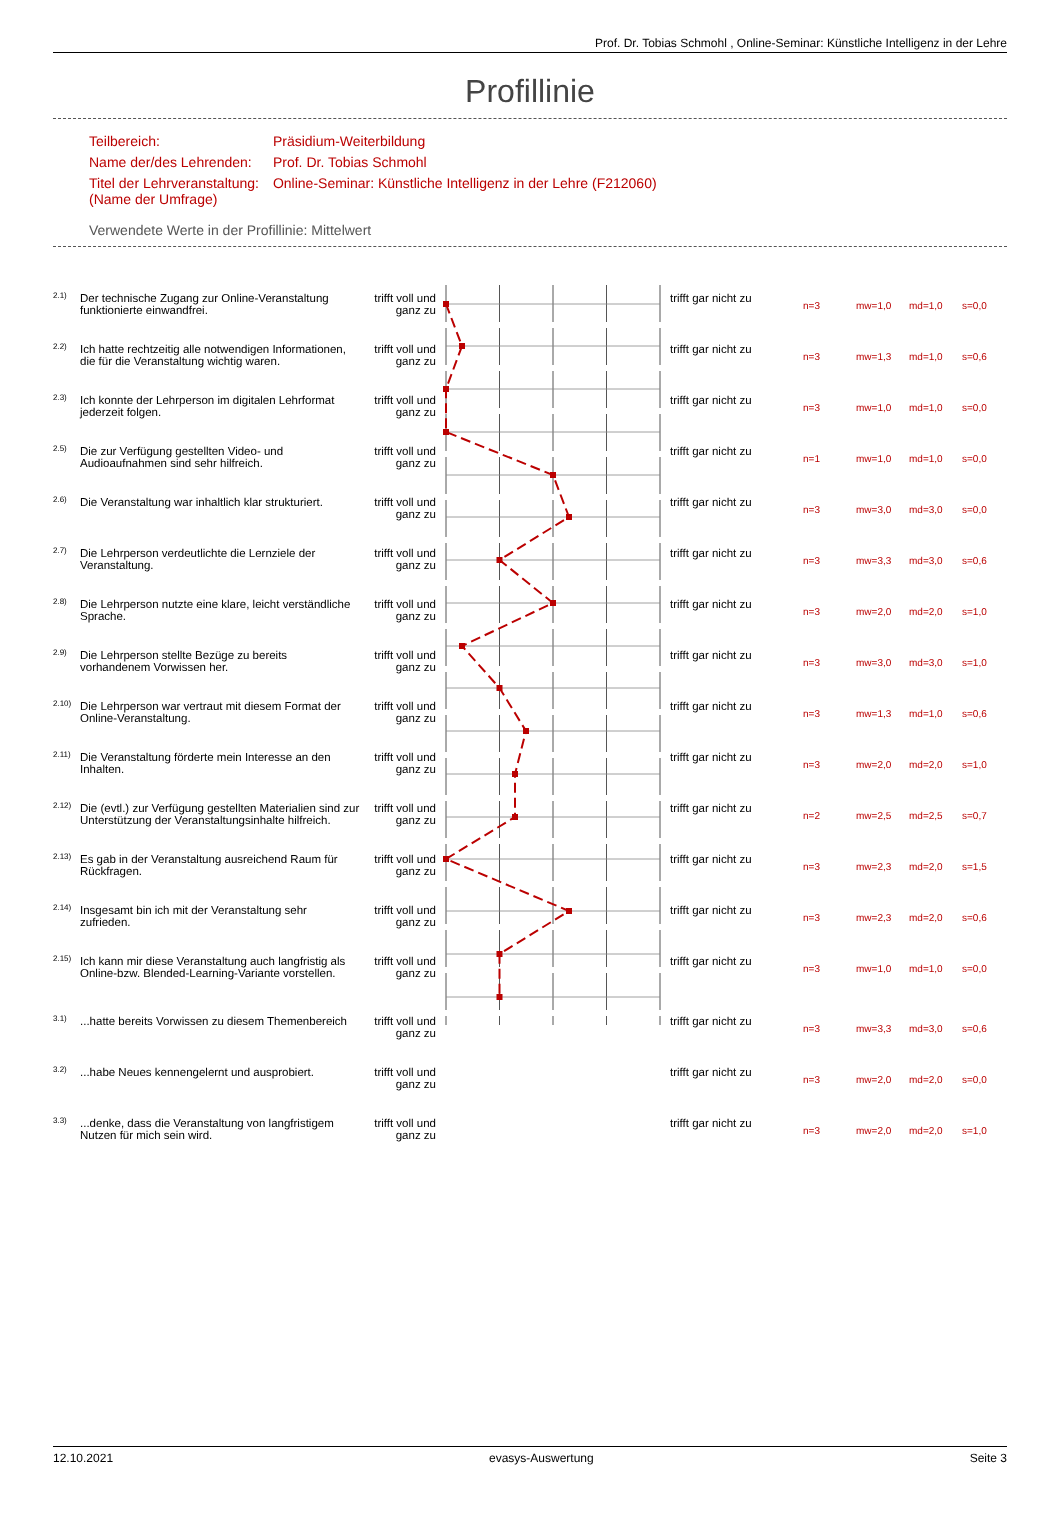Prof. Dr. Tobias Schmohl , Online-Seminar: Künstliche Intelligenz in der Lehre
Profillinie
| Teilbereich: | Präsidium-Weiterbildung |
| Name der/des Lehrenden: | Prof. Dr. Tobias Schmohl |
| Titel der Lehrveranstaltung: (Name der Umfrage) | Online-Seminar: Künstliche Intelligenz in der Lehre (F212060) |
Verwendete Werte in der Profillinie: Mittelwert
| 2.1) | Der technische Zugang zur Online-Veranstaltung funktionierte einwandfrei. | trifft voll und ganz zu | | trifft gar nicht zu | n=3 | mw=1,0 | md=1,0 | s=0,0 |
| 2.2) | Ich hatte rechtzeitig alle notwendigen Informationen, die für die Veranstaltung wichtig waren. | trifft voll und ganz zu | | trifft gar nicht zu | n=3 | mw=1,3 | md=1,0 | s=0,6 |
| 2.3) | Ich konnte der Lehrperson im digitalen Lehrformat jederzeit folgen. | trifft voll und ganz zu | | trifft gar nicht zu | n=3 | mw=1,0 | md=1,0 | s=0,0 |
| 2.5) | Die zur Verfügung gestellten Video- und Audioaufnahmen sind sehr hilfreich. | trifft voll und ganz zu | | trifft gar nicht zu | n=1 | mw=1,0 | md=1,0 | s=0,0 |
| 2.6) | Die Veranstaltung war inhaltlich klar strukturiert. | trifft voll und ganz zu | | trifft gar nicht zu | n=3 | mw=3,0 | md=3,0 | s=0,0 |
| 2.7) | Die Lehrperson verdeutlichte die Lernziele der Veranstaltung. | trifft voll und ganz zu | | trifft gar nicht zu | n=3 | mw=3,3 | md=3,0 | s=0,6 |
| 2.8) | Die Lehrperson nutzte eine klare, leicht verständliche Sprache. | trifft voll und ganz zu | | trifft gar nicht zu | n=3 | mw=2,0 | md=2,0 | s=1,0 |
| 2.9) | Die Lehrperson stellte Bezüge zu bereits vorhandenem Vorwissen her. | trifft voll und ganz zu | | trifft gar nicht zu | n=3 | mw=3,0 | md=3,0 | s=1,0 |
| 2.10) | Die Lehrperson war vertraut mit diesem Format der Online-Veranstaltung. | trifft voll und ganz zu | | trifft gar nicht zu | n=3 | mw=1,3 | md=1,0 | s=0,6 |
| 2.11) | Die Veranstaltung förderte mein Interesse an den Inhalten. | trifft voll und ganz zu | | trifft gar nicht zu | n=3 | mw=2,0 | md=2,0 | s=1,0 |
| 2.12) | Die (evtl.) zur Verfügung gestellten Materialien sind zur Unterstützung der Veranstaltungsinhalte hilfreich. | trifft voll und ganz zu | | trifft gar nicht zu | n=2 | mw=2,5 | md=2,5 | s=0,7 |
| 2.13) | Es gab in der Veranstaltung ausreichend Raum für Rückfragen. | trifft voll und ganz zu | | trifft gar nicht zu | n=3 | mw=2,3 | md=2,0 | s=1,5 |
| 2.14) | Insgesamt bin ich mit der Veranstaltung sehr zufrieden. | trifft voll und ganz zu | | trifft gar nicht zu | n=3 | mw=2,3 | md=2,0 | s=0,6 |
| 2.15) | Ich kann mir diese Veranstaltung auch langfristig als Online-bzw. Blended-Learning-Variante vorstellen. | trifft voll und ganz zu | | trifft gar nicht zu | n=3 | mw=1,0 | md=1,0 | s=0,0 |
| 3.1) | ...hatte bereits Vorwissen zu diesem Themenbereich | trifft voll und ganz zu | | trifft gar nicht zu | n=3 | mw=3,3 | md=3,0 | s=0,6 |
| 3.2) | ...habe Neues kennengelernt und ausprobiert. | trifft voll und ganz zu | | trifft gar nicht zu | n=3 | mw=2,0 | md=2,0 | s=0,0 |
| 3.3) | ...denke, dass die Veranstaltung von langfristigem Nutzen für mich sein wird. | trifft voll und ganz zu | | trifft gar nicht zu | n=3 | mw=2,0 | md=2,0 | s=1,0 |
12.10.2021 evasys-Auswertung Seite 3